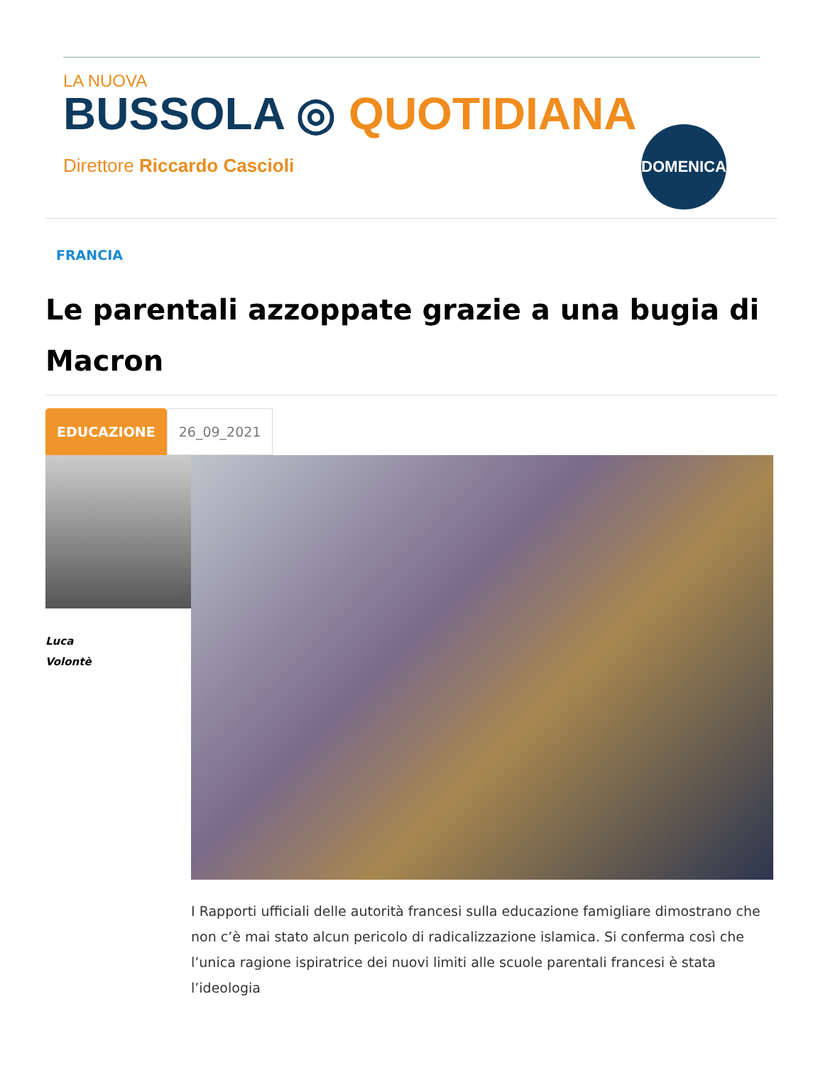LA NUOVA
BUSSOLA ◎ QUOTIDIANA
Direttore Riccardo Cascioli
DOMENICA
FRANCIA
Le parentali azzoppate grazie a una bugia di Macron
EDUCAZIONE
26_09_2021
Luca
Volontè
I Rapporti ufficiali delle autorità francesi sulla educazione famigliare dimostrano che non c’è mai stato alcun pericolo di radicalizzazione islamica. Si conferma così che l’unica ragione ispiratrice dei nuovi limiti alle scuole parentali francesi è stata l’ideologia